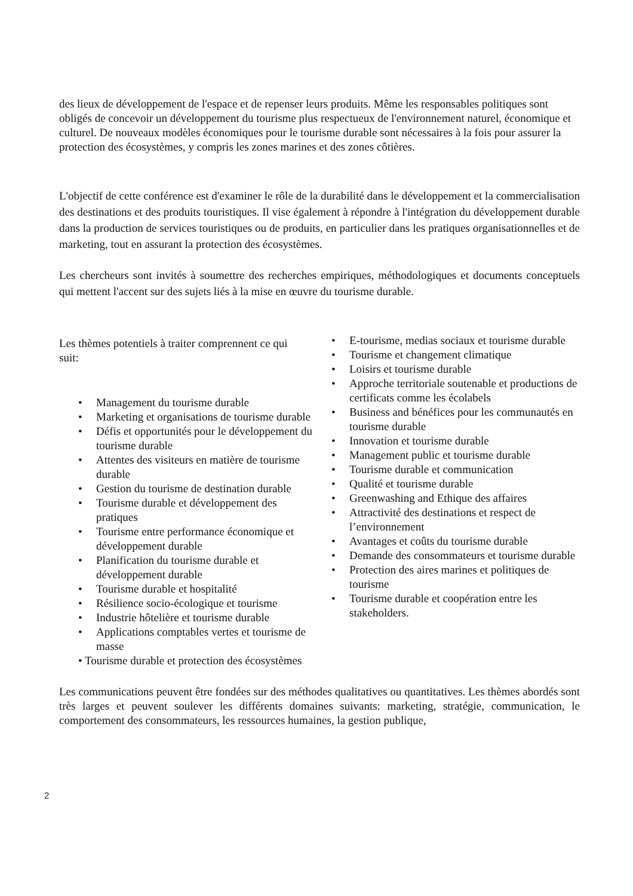des lieux de développement de l'espace et de repenser leurs produits. Même les responsables politiques sont obligés de concevoir un développement du tourisme plus respectueux de l'environnement naturel, économique et culturel. De nouveaux modèles économiques pour le tourisme durable sont nécessaires à la fois pour assurer la protection des écosystèmes, y compris les zones marines et des zones côtières.
L'objectif de cette conférence est d'examiner le rôle de la durabilité dans le développement et la commercialisation des destinations et des produits touristiques. Il vise également à répondre à l'intégration du développement durable dans la production de services touristiques ou de produits, en particulier dans les pratiques organisationnelles et de marketing, tout en assurant la protection des écosystèmes.
Les chercheurs sont invités à soumettre des recherches empiriques, méthodologiques et documents conceptuels qui mettent l'accent sur des sujets liés à la mise en œuvre du tourisme durable.
Les thèmes potentiels à traiter comprennent ce qui suit:
• Management du tourisme durable
• Marketing et organisations de tourisme durable
• Défis et opportunités pour le développement du tourisme durable
• Attentes des visiteurs en matière de tourisme durable
• Gestion du tourisme de destination durable
• Tourisme durable et développement des pratiques
• Tourisme entre performance économique et développement durable
• Planification du tourisme durable et développement durable
• Tourisme durable et hospitalité
• Résilience socio-écologique et tourisme
• Industrie hôtelière et tourisme durable
• Applications comptables vertes et tourisme de masse
• Tourisme durable et protection des écosystèmes
• E-tourisme, medias sociaux et tourisme durable
• Tourisme et changement climatique
• Loisirs et tourisme durable
• Approche territoriale soutenable et productions de certificats comme les écolabels
• Business and bénéfices pour les communautés en tourisme durable
• Innovation et tourisme durable
• Management public et tourisme durable
• Tourisme durable et communication
• Qualité et tourisme durable
• Greenwashing and Ethique des affaires
• Attractivité des destinations et respect de l’environnement
• Avantages et coûts du tourisme durable
• Demande des consommateurs et tourisme durable
• Protection des aires marines et politiques de tourisme
• Tourisme durable et coopération entre les stakeholders.
Les communications peuvent être fondées sur des méthodes qualitatives ou quantitatives. Les thèmes abordés sont très larges et peuvent soulever les différents domaines suivants: marketing, stratégie, communication, le comportement des consommateurs, les ressources humaines, la gestion publique,
2